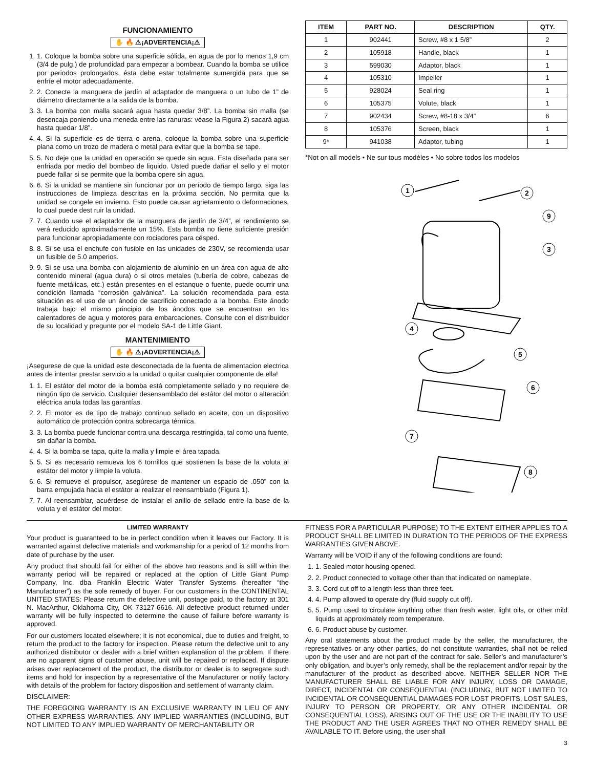FUNCIONAMIENTO
✋ 🔥 ⚠¡ADVERTENCIA¡⚠
1. 1. Coloque la bomba sobre una superficie sólida, en agua de por lo menos 1,9 cm (3/4 de pulg.) de profundidad para empezar a bombear. Cuando la bomba se utilice por periodos prolongados, ésta debe estar totalmente sumergida para que se enfríe el motor adecuadamente.
2. 2. Conecte la manguera de jardín al adaptador de manguera o un tubo de 1” de diámetro directamente a la salida de la bomba.
3. 3. La bomba con malla sacará agua hasta quedar 3/8”. La bomba sin malla (se desencaja poniendo una meneda entre las ranuras: véase la Figura 2) sacará agua hasta quedar 1/8”.
4. 4. Si la superficie es de tierra o arena, coloque la bomba sobre una superficie plana como un trozo de madera o metal para evitar que la bomba se tape.
5. 5. No deje que la unidad en operación se quede sin agua. Esta diseñada para ser enfriada por medio del bombeo de liquido. Usted puede dañar el sello y el motor puede fallar si se permite que la bomba opere sin agua.
6. 6. Si la unidad se mantiene sin funcionar por un período de tiempo largo, siga las instrucciones de limpieza descritas en la próxima sección. No permita que la unidad se congele en invierno. Esto puede causar agrietamiento o deformaciones, lo cual puede dest ruir la unidad.
7. 7. Cuando use el adaptador de la manguera de jardín de 3/4”, el rendimiento se verá reducido aproximadamente un 15%. Esta bomba no tiene suficiente presión para funcionar apropiadamente con rociadores para césped.
8. 8. Si se usa el enchufe con fusible en las unidades de 230V, se recomienda usar un fusible de 5.0 amperios.
9. 9. Si se usa una bomba con alojamiento de aluminio en un área con agua de alto contenido mineral (agua dura) o si otros metales (tubería de cobre, cabezas de fuente metálicas, etc.) están presentes en el estanque o fuente, puede ocurrir una condición llamada “corrosión galvánica”. La solución recomendada para esta situación es el uso de un ánodo de sacrificio conectado a la bomba. Este ánodo trabaja bajo el mismo principio de los ánodos que se encuentran en los calentadores de agua y motores para embarcaciones. Consulte con el distribuidor de su localidad y pregunte por el modelo SA-1 de Little Giant.
MANTENIMIENTO
✋ 🔥 ⚠¡ADVERTENCIA¡⚠
¡Asegurese de que la unidad este desconectada de la fuenta de alimentacion electrica antes de intentar prestar servicio a la unidad o quitar cualquier componente de ella!
1. 1. El estátor del motor de la bomba está completamente sellado y no requiere de ningún tipo de servicio. Cualquier desensamblado del estátor del motor o alteración eléctrica anula todas las garantías.
2. 2. El motor es de tipo de trabajo continuo sellado en aceite, con un dispositivo automático de protección contra sobrecarga térmica.
3. 3. La bomba puede funcionar contra una descarga restringida, tal como una fuente, sin dañar la bomba.
4. 4. Si la bomba se tapa, quite la malla y limpie el área tapada.
5. 5. Si es necesario remueva los 6 tornillos que sostienen la base de la voluta al estátor del motor y limpie la voluta.
6. 6. Si remueve el propulsor, asegúrese de mantener un espacio de .050” con la barra empujada hacia el estátor al realizar el reensamblado (Figura 1).
7. 7. Al reensamblar, acuérdese de instalar el anillo de sellado entre la base de la voluta y el estátor del motor.
| ITEM | PART NO. | DESCRIPTION | QTY. |
| --- | --- | --- | --- |
| 1 | 902441 | Screw, #8 x 1 5/8” | 2 |
| 2 | 105918 | Handle, black | 1 |
| 3 | 599030 | Adaptor, black | 1 |
| 4 | 105310 | Impeller | 1 |
| 5 | 928024 | Seal ring | 1 |
| 6 | 105375 | Volute, black | 1 |
| 7 | 902434 | Screw, #8-18 x 3/4” | 6 |
| 8 | 105376 | Screen, black | 1 |
| 9* | 941038 | Adaptor, tubing | 1 |
*Not on all models • Ne sur tous modèles • No sobre todos los modelos
1
2
9
3
4
5
6
7
8
LIMITED WARRANTY
Your product is guaranteed to be in perfect condition when it leaves our Factory. It is warranted against defective materials and workmanship for a period of 12 months from date of purchase by the user.
Any product that should fail for either of the above two reasons and is still within the warranty period will be repaired or replaced at the option of Little Giant Pump Company, Inc. dba Franklin Electric Water Transfer Systems (hereafter “the Manufacturer”) as the sole remedy of buyer. For our customers in the CONTINENTAL UNITED STATES: Please return the defective unit, postage paid, to the factory at 301 N. MacArthur, Oklahoma City, OK 73127-6616. All defective product returned under warranty will be fully inspected to determine the cause of failure before warranty is approved.
For our customers located elsewhere; it is not economical, due to duties and freight, to return the product to the factory for inspection. Please return the defective unit to any authorized distributor or dealer with a brief written explanation of the problem. If there are no apparent signs of customer abuse, unit will be repaired or replaced. If dispute arises over replacement of the product, the distributor or dealer is to segregate such items and hold for inspection by a representative of the Manufacturer or notify factory with details of the problem for factory disposition and settlement of warranty claim.
DISCLAIMER:
THE FOREGOING WARRANTY IS AN EXCLUSIVE WARRANTY IN LIEU OF ANY OTHER EXPRESS WARRANTIES. ANY IMPLIED WARRANTIES (INCLUDING, BUT NOT LIMITED TO ANY IMPLIED WARRANTY OF MERCHANTABILITY OR
FITNESS FOR A PARTICULAR PURPOSE) TO THE EXTENT EITHER APPLIES TO A PRODUCT SHALL BE LIMITED IN DURATION TO THE PERIODS OF THE EXPRESS WARRANTIES GIVEN ABOVE.
Warranty will be VOID if any of the following conditions are found:
1. 1. Sealed motor housing opened.
2. 2. Product connected to voltage other than that indicated on nameplate.
3. 3. Cord cut off to a length less than three feet.
4. 4. Pump allowed to operate dry (fluid supply cut off).
5. 5. Pump used to circulate anything other than fresh water, light oils, or other mild liquids at approximately room temperature.
6. 6. Product abuse by customer.
Any oral statements about the product made by the seller, the manufacturer, the representatives or any other parties, do not constitute warranties, shall not be relied upon by the user and are not part of the contract for sale. Seller’s and manufacturer’s only obligation, and buyer’s only remedy, shall be the replacement and/or repair by the manufacturer of the product as described above. NEITHER SELLER NOR THE MANUFACTURER SHALL BE LIABLE FOR ANY INJURY, LOSS OR DAMAGE, DIRECT, INCIDENTAL OR CONSEQUENTIAL (INCLUDING, BUT NOT LIMITED TO INCIDENTAL OR CONSEQUENTIAL DAMAGES FOR LOST PROFITS, LOST SALES, INJURY TO PERSON OR PROPERTY, OR ANY OTHER INCIDENTAL OR CONSEQUENTIAL LOSS), ARISING OUT OF THE USE OR THE INABILITY TO USE THE PRODUCT AND THE USER AGREES THAT NO OTHER REMEDY SHALL BE AVAILABLE TO IT. Before using, the user shall
3